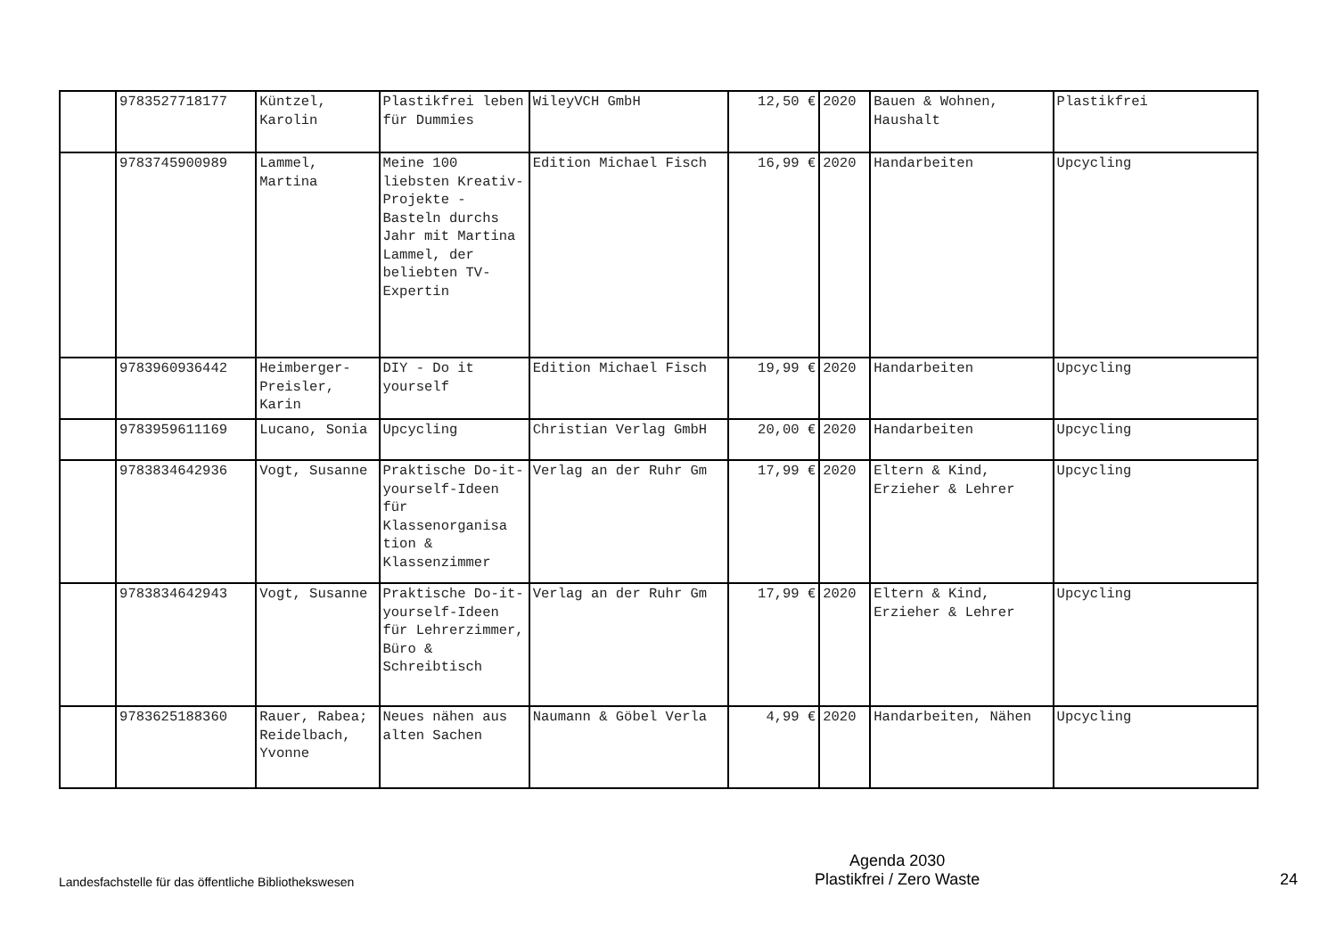| | 9783527718177 | Küntzel, Karolin | Plastikfrei leben für Dummies | WileyVCH GmbH | 12,50 € | 2020 | Bauen & Wohnen, Haushalt | Plastikfrei |
| | 9783745900989 | Lammel, Martina | Meine 100 liebsten Kreativ-Projekte - Basteln durchs Jahr mit Martina Lammel, der beliebten TV-Expertin | Edition Michael Fisch | 16,99 € | 2020 | Handarbeiten | Upcycling |
| | 9783960936442 | Heimberger-Preisler, Karin | DIY - Do it yourself | Edition Michael Fisch | 19,99 € | 2020 | Handarbeiten | Upcycling |
| | 9783959611169 | Lucano, Sonia | Upcycling | Christian Verlag GmbH | 20,00 € | 2020 | Handarbeiten | Upcycling |
| | 9783834642936 | Vogt, Susanne | Praktische Do-it-yourself-Ideen für Klassenorganisa tion & Klassenzimmer | Verlag an der Ruhr Gm | 17,99 € | 2020 | Eltern & Kind, Erzieher & Lehrer | Upcycling |
| | 9783834642943 | Vogt, Susanne | Praktische Do-it-yourself-Ideen für Lehrerzimmer, Büro & Schreibtisch | Verlag an der Ruhr Gm | 17,99 € | 2020 | Eltern & Kind, Erzieher & Lehrer | Upcycling |
| | 9783625188360 | Rauer, Rabea; Reidelbach, Yvonne | Neues nähen aus alten Sachen | Naumann & Göbel Verla | 4,99 € | 2020 | Handarbeiten, Nähen | Upcycling |
Landesfachstelle für das öffentliche Bibliothekswesen
Agenda 2030
Plastikfrei / Zero Waste
24